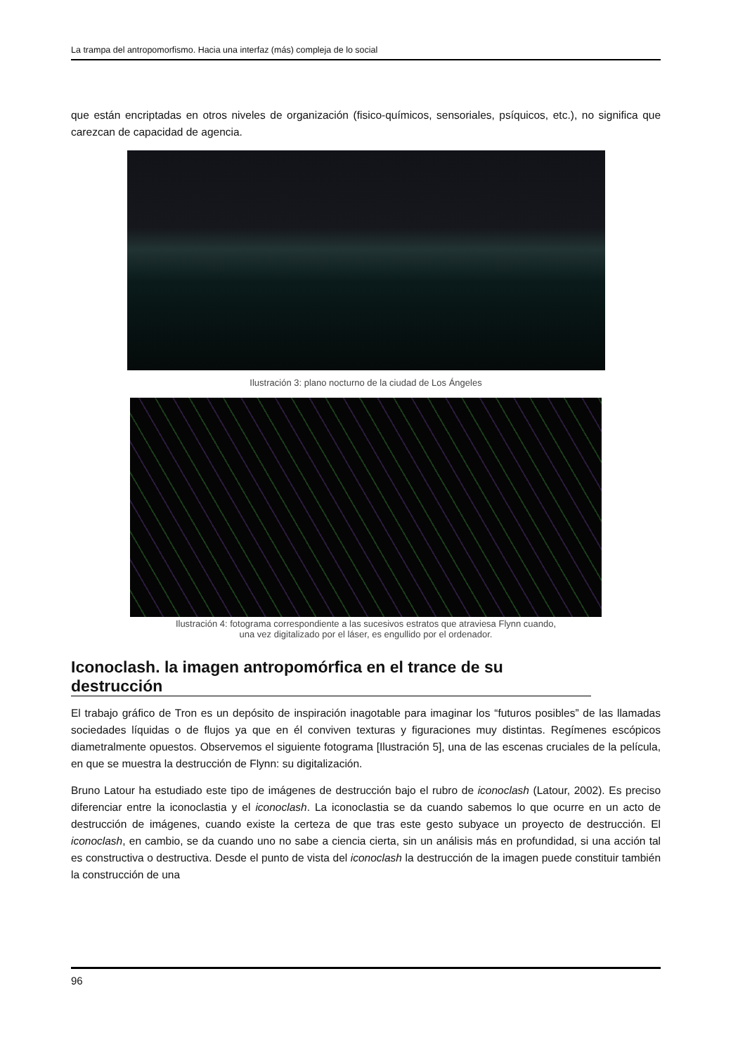La trampa del antropomorfismo. Hacia una interfaz (más) compleja de lo social
que están encriptadas en otros niveles de organización (fisico-químicos, sensoriales, psíquicos, etc.), no significa que carezcan de capacidad de agencia.
Ilustración 3: plano nocturno de la ciudad de Los Ángeles
Ilustración 4: fotograma correspondiente a las sucesivos estratos que atraviesa Flynn cuando,
una vez digitalizado por el láser, es engullido por el ordenador.
Iconoclash. la imagen antropomórfica en el trance de su destrucción
El trabajo gráfico de Tron es un depósito de inspiración inagotable para imaginar los “futuros posibles” de las llamadas sociedades líquidas o de flujos ya que en él conviven texturas y figuraciones muy distintas. Regímenes escópicos diametralmente opuestos. Observemos el siguiente fotograma [Ilustración 5], una de las escenas cruciales de la película, en que se muestra la destrucción de Flynn: su digitalización.
Bruno Latour ha estudiado este tipo de imágenes de destrucción bajo el rubro de iconoclash (Latour, 2002). Es preciso diferenciar entre la iconoclastia y el iconoclash. La iconoclastia se da cuando sabemos lo que ocurre en un acto de destrucción de imágenes, cuando existe la certeza de que tras este gesto subyace un proyecto de destrucción. El iconoclash, en cambio, se da cuando uno no sabe a ciencia cierta, sin un análisis más en profundidad, si una acción tal es constructiva o destructiva. Desde el punto de vista del iconoclash la destrucción de la imagen puede constituir también la construcción de una
96